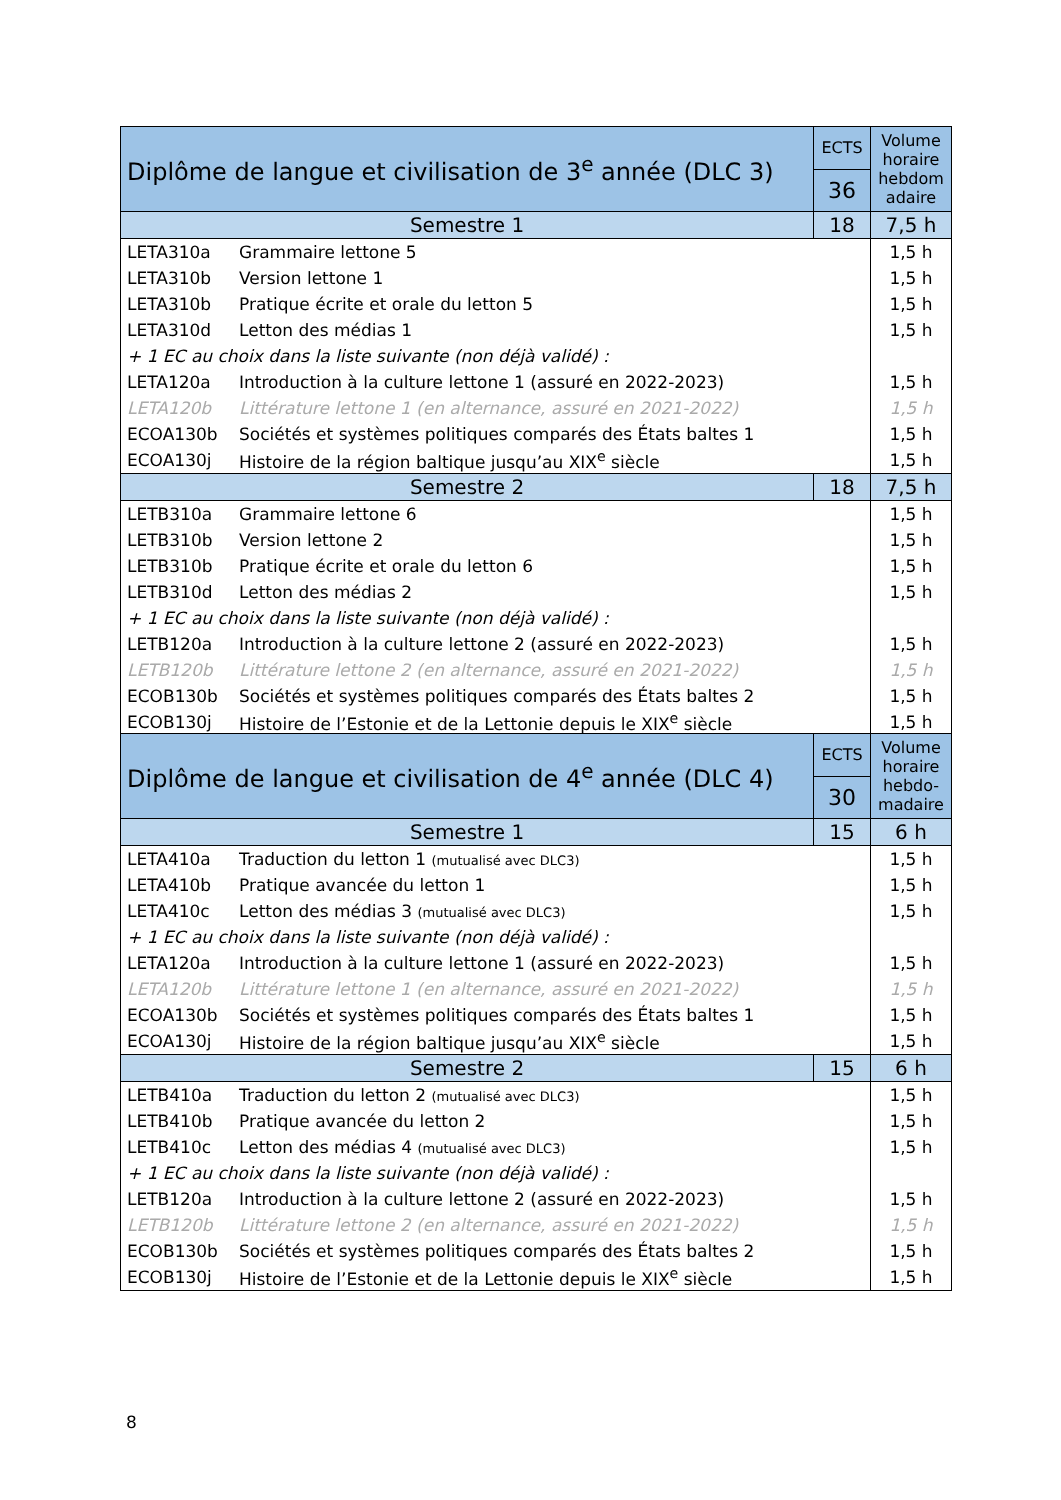| Diplôme de langue et civilisation de 3<sup>e</sup> année (DLC 3) | | ECTS | Volume horaire hebdom adaire |
| --- | --- | --- | --- |
| | | 36 | |
| Semestre 1 | | 18 | 7,5 h |
| LETA310a | Grammaire lettone 5 | | 1,5 h |
| LETA310b | Version lettone 1 | | 1,5 h |
| LETA310b | Pratique écrite et orale du letton 5 | | 1,5 h |
| LETA310d | Letton des médias 1 | | 1,5 h |
| + 1 EC au choix dans la liste suivante (non déjà validé) : | | | |
| LETA120a | Introduction à la culture lettone 1 (assuré en 2022-2023) | | 1,5 h |
| LETA120b | Littérature lettone 1 (en alternance, assuré en 2021-2022) | | 1,5 h |
| ECOA130b | Sociétés et systèmes politiques comparés des États baltes 1 | | 1,5 h |
| ECOA130j | Histoire de la région baltique jusqu’au XIX<sup>e</sup> siècle | | 1,5 h |
| Semestre 2 | | 18 | 7,5 h |
| LETB310a | Grammaire lettone 6 | | 1,5 h |
| LETB310b | Version lettone 2 | | 1,5 h |
| LETB310b | Pratique écrite et orale du letton 6 | | 1,5 h |
| LETB310d | Letton des médias 2 | | 1,5 h |
| + 1 EC au choix dans la liste suivante (non déjà validé) : | | | |
| LETB120a | Introduction à la culture lettone 2 (assuré en 2022-2023) | | 1,5 h |
| LETB120b | Littérature lettone 2 (en alternance, assuré en 2021-2022) | | 1,5 h |
| ECOB130b | Sociétés et systèmes politiques comparés des États baltes 2 | | 1,5 h |
| ECOB130j | Histoire de l’Estonie et de la Lettonie depuis le XIX<sup>e</sup> siècle | | 1,5 h |
| Diplôme de langue et civilisation de 4<sup>e</sup> année (DLC 4) | | ECTS | Volume horaire hebdo-madaire |
| --- | --- | --- | --- |
| | | 30 | |
| Semestre 1 | | 15 | 6 h |
| LETA410a | Traduction du letton 1 (mutualisé avec DLC3) | | 1,5 h |
| LETA410b | Pratique avancée du letton 1 | | 1,5 h |
| LETA410c | Letton des médias 3 (mutualisé avec DLC3) | | 1,5 h |
| + 1 EC au choix dans la liste suivante (non déjà validé) : | | | |
| LETA120a | Introduction à la culture lettone 1 (assuré en 2022-2023) | | 1,5 h |
| LETA120b | Littérature lettone 1 (en alternance, assuré en 2021-2022) | | 1,5 h |
| ECOA130b | Sociétés et systèmes politiques comparés des États baltes 1 | | 1,5 h |
| ECOA130j | Histoire de la région baltique jusqu’au XIX<sup>e</sup> siècle | | 1,5 h |
| Semestre 2 | | 15 | 6 h |
| LETB410a | Traduction du letton 2 (mutualisé avec DLC3) | | 1,5 h |
| LETB410b | Pratique avancée du letton 2 | | 1,5 h |
| LETB410c | Letton des médias 4 (mutualisé avec DLC3) | | 1,5 h |
| + 1 EC au choix dans la liste suivante (non déjà validé) : | | | |
| LETB120a | Introduction à la culture lettone 2 (assuré en 2022-2023) | | 1,5 h |
| LETB120b | Littérature lettone 2 (en alternance, assuré en 2021-2022) | | 1,5 h |
| ECOB130b | Sociétés et systèmes politiques comparés des États baltes 2 | | 1,5 h |
| ECOB130j | Histoire de l’Estonie et de la Lettonie depuis le XIX<sup>e</sup> siècle | | 1,5 h |
8